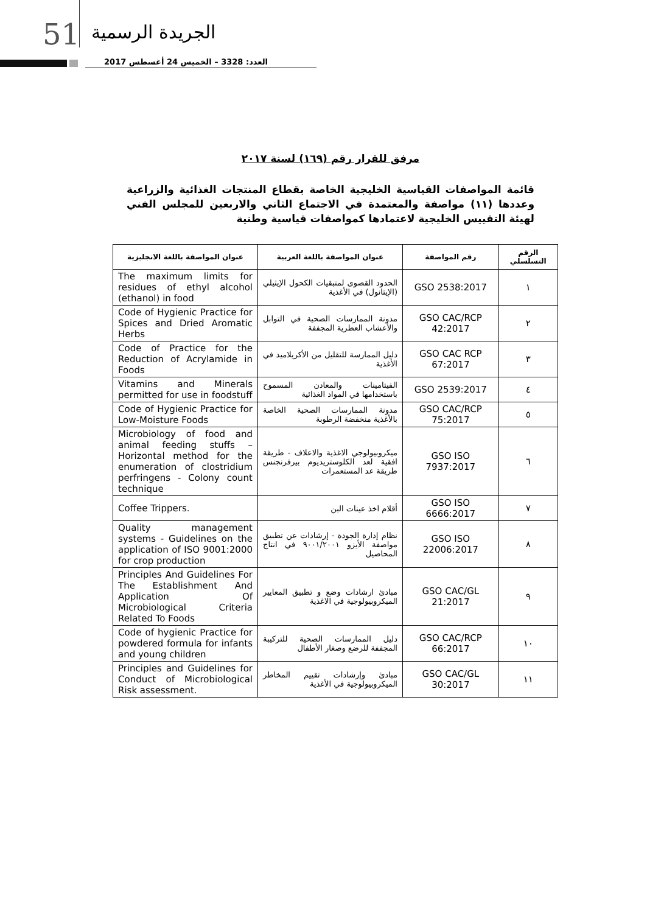51 الجريدة الرسمية
العدد: 3328 – الخميس 24 أغسطس 2017
مرفق للقرار رقم (١٦٩) لسنة ٢٠١٧
قائمة المواصفات القياسية الخليجية الخاصة بقطاع المنتجات الغذائية والزراعية وعددها (١١) مواصفة والمعتمدة في الاجتماع الثاني والاربعين للمجلس الفني لهيئة التقييس الخليجية لاعتمادها كمواصفات قياسية وطنية
| الرقم التسلسلي | رقم المواصفة | عنوان المواصفة باللغة العربية | عنوان المواصفة باللغة الانجليزية |
| --- | --- | --- | --- |
| ١ | GSO 2538:2017 | الحدود القصوى لمتبقيات الكحول الإيثيلي (الإيثانول) في الأغذية | The maximum limits for residues of ethyl alcohol (ethanol) in food |
| ٢ | GSO CAC/RCP 42:2017 | مدونة الممارسات الصحية في التوابل والأعشاب العطرية المجففة | Code of Hygienic Practice for Spices and Dried Aromatic Herbs |
| ٣ | GSO CAC RCP 67:2017 | دليل الممارسة للتقليل من الأكريلاميد في الأغذية | Code of Practice for the Reduction of Acrylamide in Foods |
| ٤ | GSO 2539:2017 | الفيتامينات والمعادن المسموح باستخدامها في المواد الغذائية | Vitamins and Minerals permitted for use in foodstuff |
| ٥ | GSO CAC/RCP 75:2017 | مدونة الممارسات الصحية الخاصة بالأغذية منخفضة الرطوبة | Code of Hygienic Practice for Low-Moisture Foods |
| ٦ | GSO ISO 7937:2017 | ميكروبيولوجي الاغذية والاعلاف - طريقة افقية لعد الكلوستريديوم بيرفرنجنس طريقة عد المستعمرات | Microbiology of food and animal feeding stuffs – Horizontal method for the enumeration of clostridium perfringens - Colony count technique |
| ٧ | GSO ISO 6666:2017 | أقلام اخذ عينات البن | Coffee Trippers. |
| ٨ | GSO ISO 22006:2017 | نظام إدارة الجودة - إرشادات عن تطبيق مواصفة الأيزو ٩٠٠١/٢٠٠١ في انتاج المحاصيل | Quality management systems - Guidelines on the application of ISO 9001:2000 for crop production |
| ٩ | GSO CAC/GL 21:2017 | مبادئ ارشادات وضع و تطبيق المعايير الميكروبيولوجية في الاغذية | Principles And Guidelines For The Establishment And Application Of Microbiological Criteria Related To Foods |
| ١٠ | GSO CAC/RCP 66:2017 | دليل الممارسات الصحية للتركيبة المجففة للرضع وصغار الأطفال | Code of hygienic Practice for powdered formula for infants and young children |
| ١١ | GSO CAC/GL 30:2017 | مبادئ وإرشادات تقييم المخاطر الميكروبيولوجية في الأغذية | Principles and Guidelines for Conduct of Microbiological Risk assessment. |